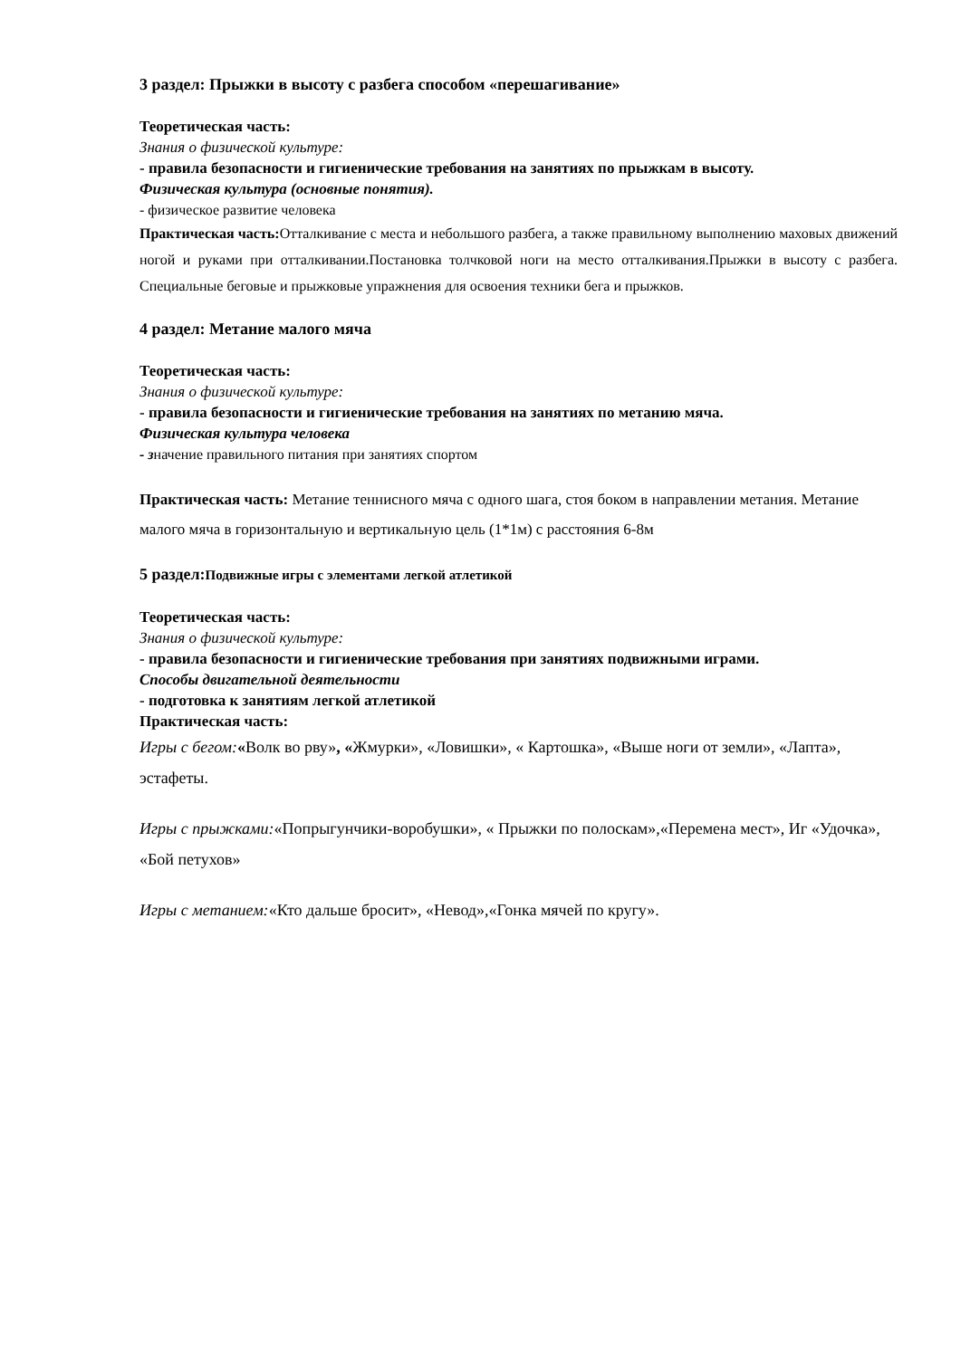3 раздел: Прыжки в высоту с разбега способом «перешагивание»
Теоретическая часть:
Знания о физической культуре:
- правила безопасности и гигиенические требования на занятиях по прыжкам в высоту.
Физическая культура (основные понятия).
- физическое развитие человека
Практическая часть: Отталкивание с места и небольшого разбега, а также правильному выполнению маховых движений ногой и руками при отталкивании.Постановка толчковой ноги на место отталкивания.Прыжки в высоту с разбега. Специальные беговые и прыжковые упражнения для освоения техники бега и прыжков.
4 раздел: Метание малого мяча
Теоретическая часть:
Знания о физической культуре:
- правила безопасности и гигиенические требования на занятиях по метанию мяча.
Физическая культура человека
- значение правильного питания при занятиях спортом
Практическая часть: Метание теннисного мяча с одного шага, стоя боком в направлении метания. Метание малого мяча в горизонтальную и вертикальную цель (1*1м) с расстояния 6-8м
5 раздел:Подвижные игры с элементами легкой атлетикой
Теоретическая часть:
Знания о физической культуре:
- правила безопасности и гигиенические требования при занятиях подвижными играми.
Способы двигательной деятельности
- подготовка к занятиям легкой атлетикой
Практическая часть:
Игры с бегом:«Волк во рву», «Жмурки», «Ловишки», « Картошка», «Выше ноги от земли», «Лапта», эстафеты.
Игры с прыжками:«Попрыгунчики-воробушки», « Прыжки по полоскам»,«Перемена мест», Иг «Удочка», «Бой петухов»
Игры с метанием:«Кто дальше бросит», «Невод»,«Гонка мячей по кругу».